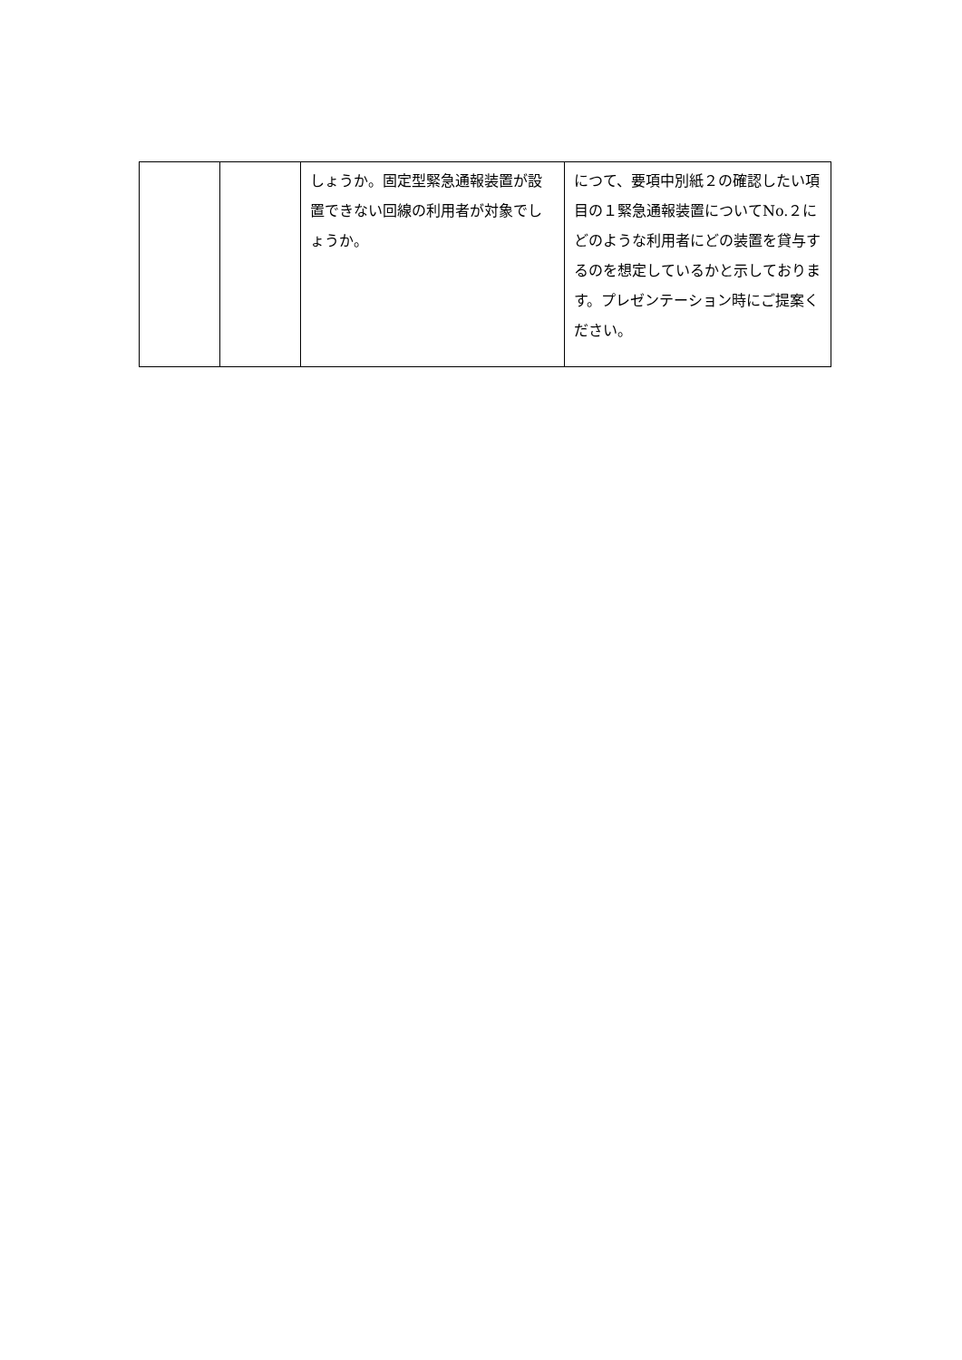| | | しょうか。固定型緊急通報装置が設置できない回線の利用者が対象でしょうか。 | につて、要項中別紙２の確認したい項目の１緊急通報装置についてNo.２にどのような利用者にどの装置を貸与するのを想定しているかと示しております。プレゼンテーション時にご提案ください。 |